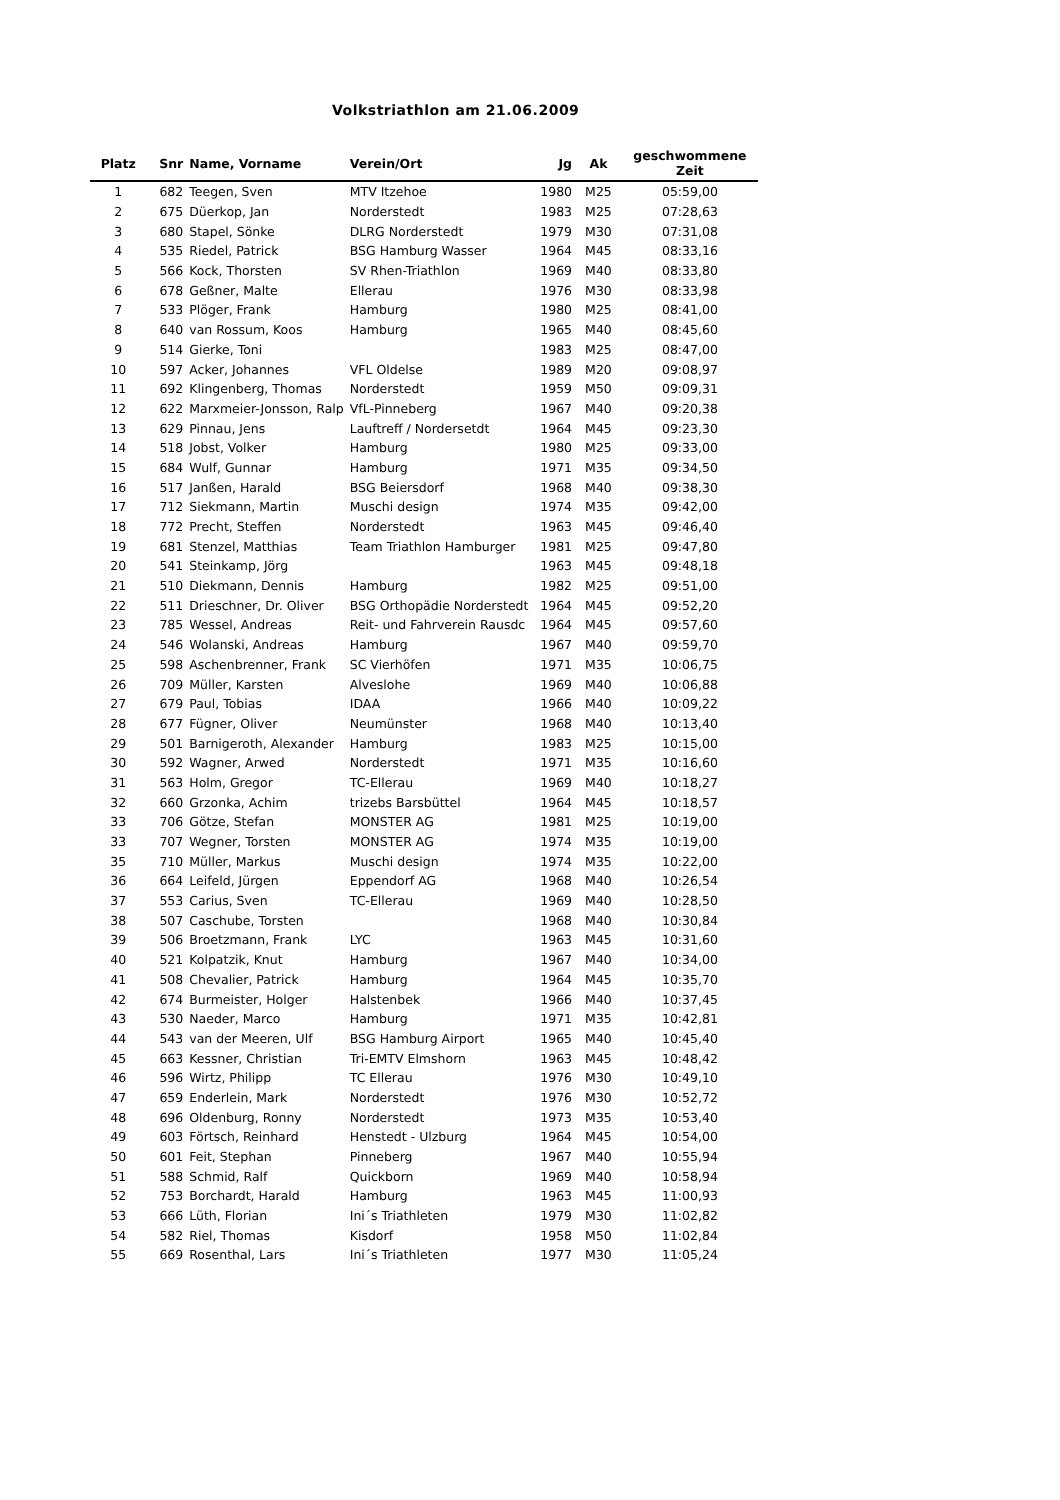Volkstriathlon am 21.06.2009
| Platz | Snr | Name, Vorname | Verein/Ort | Jg | Ak | geschwommene Zeit |
| --- | --- | --- | --- | --- | --- | --- |
| 1 | 682 | Teegen, Sven | MTV Itzehoe | 1980 | M25 | 05:59,00 |
| 2 | 675 | Düerkop, Jan | Norderstedt | 1983 | M25 | 07:28,63 |
| 3 | 680 | Stapel, Sönke | DLRG Norderstedt | 1979 | M30 | 07:31,08 |
| 4 | 535 | Riedel, Patrick | BSG Hamburg Wasser | 1964 | M45 | 08:33,16 |
| 5 | 566 | Kock, Thorsten | SV Rhen-Triathlon | 1969 | M40 | 08:33,80 |
| 6 | 678 | Geßner, Malte | Ellerau | 1976 | M30 | 08:33,98 |
| 7 | 533 | Plöger, Frank | Hamburg | 1980 | M25 | 08:41,00 |
| 8 | 640 | van Rossum, Koos | Hamburg | 1965 | M40 | 08:45,60 |
| 9 | 514 | Gierke, Toni | | 1983 | M25 | 08:47,00 |
| 10 | 597 | Acker, Johannes | VFL Oldelse | 1989 | M20 | 09:08,97 |
| 11 | 692 | Klingenberg, Thomas | Norderstedt | 1959 | M50 | 09:09,31 |
| 12 | 622 | Marxmeier-Jonsson, Ralp | VfL-Pinneberg | 1967 | M40 | 09:20,38 |
| 13 | 629 | Pinnau, Jens | Lauftreff / Nordersetdt | 1964 | M45 | 09:23,30 |
| 14 | 518 | Jobst, Volker | Hamburg | 1980 | M25 | 09:33,00 |
| 15 | 684 | Wulf, Gunnar | Hamburg | 1971 | M35 | 09:34,50 |
| 16 | 517 | Janßen, Harald | BSG Beiersdorf | 1968 | M40 | 09:38,30 |
| 17 | 712 | Siekmann, Martin | Muschi design | 1974 | M35 | 09:42,00 |
| 18 | 772 | Precht, Steffen | Norderstedt | 1963 | M45 | 09:46,40 |
| 19 | 681 | Stenzel, Matthias | Team Triathlon Hamburger | 1981 | M25 | 09:47,80 |
| 20 | 541 | Steinkamp, Jörg | | 1963 | M45 | 09:48,18 |
| 21 | 510 | Diekmann, Dennis | Hamburg | 1982 | M25 | 09:51,00 |
| 22 | 511 | Drieschner, Dr. Oliver | BSG Orthopädie Norderstedt | 1964 | M45 | 09:52,20 |
| 23 | 785 | Wessel, Andreas | Reit- und Fahrverein Rausdc | 1964 | M45 | 09:57,60 |
| 24 | 546 | Wolanski, Andreas | Hamburg | 1967 | M40 | 09:59,70 |
| 25 | 598 | Aschenbrenner, Frank | SC Vierhöfen | 1971 | M35 | 10:06,75 |
| 26 | 709 | Müller, Karsten | Alveslohe | 1969 | M40 | 10:06,88 |
| 27 | 679 | Paul, Tobias | IDAA | 1966 | M40 | 10:09,22 |
| 28 | 677 | Fügner, Oliver | Neumünster | 1968 | M40 | 10:13,40 |
| 29 | 501 | Barnigeroth, Alexander | Hamburg | 1983 | M25 | 10:15,00 |
| 30 | 592 | Wagner, Arwed | Norderstedt | 1971 | M35 | 10:16,60 |
| 31 | 563 | Holm, Gregor | TC-Ellerau | 1969 | M40 | 10:18,27 |
| 32 | 660 | Grzonka, Achim | trizebs Barsbüttel | 1964 | M45 | 10:18,57 |
| 33 | 706 | Götze, Stefan | MONSTER AG | 1981 | M25 | 10:19,00 |
| 33 | 707 | Wegner, Torsten | MONSTER AG | 1974 | M35 | 10:19,00 |
| 35 | 710 | Müller, Markus | Muschi design | 1974 | M35 | 10:22,00 |
| 36 | 664 | Leifeld, Jürgen | Eppendorf AG | 1968 | M40 | 10:26,54 |
| 37 | 553 | Carius, Sven | TC-Ellerau | 1969 | M40 | 10:28,50 |
| 38 | 507 | Caschube, Torsten | | 1968 | M40 | 10:30,84 |
| 39 | 506 | Broetzmann, Frank | LYC | 1963 | M45 | 10:31,60 |
| 40 | 521 | Kolpatzik, Knut | Hamburg | 1967 | M40 | 10:34,00 |
| 41 | 508 | Chevalier, Patrick | Hamburg | 1964 | M45 | 10:35,70 |
| 42 | 674 | Burmeister, Holger | Halstenbek | 1966 | M40 | 10:37,45 |
| 43 | 530 | Naeder, Marco | Hamburg | 1971 | M35 | 10:42,81 |
| 44 | 543 | van der Meeren, Ulf | BSG Hamburg Airport | 1965 | M40 | 10:45,40 |
| 45 | 663 | Kessner, Christian | Tri-EMTV Elmshorn | 1963 | M45 | 10:48,42 |
| 46 | 596 | Wirtz, Philipp | TC Ellerau | 1976 | M30 | 10:49,10 |
| 47 | 659 | Enderlein, Mark | Norderstedt | 1976 | M30 | 10:52,72 |
| 48 | 696 | Oldenburg, Ronny | Norderstedt | 1973 | M35 | 10:53,40 |
| 49 | 603 | Förtsch, Reinhard | Henstedt - Ulzburg | 1964 | M45 | 10:54,00 |
| 50 | 601 | Feit, Stephan | Pinneberg | 1967 | M40 | 10:55,94 |
| 51 | 588 | Schmid, Ralf | Quickborn | 1969 | M40 | 10:58,94 |
| 52 | 753 | Borchardt, Harald | Hamburg | 1963 | M45 | 11:00,93 |
| 53 | 666 | Lüth, Florian | Ini´s Triathleten | 1979 | M30 | 11:02,82 |
| 54 | 582 | Riel, Thomas | Kisdorf | 1958 | M50 | 11:02,84 |
| 55 | 669 | Rosenthal, Lars | Ini´s Triathleten | 1977 | M30 | 11:05,24 |